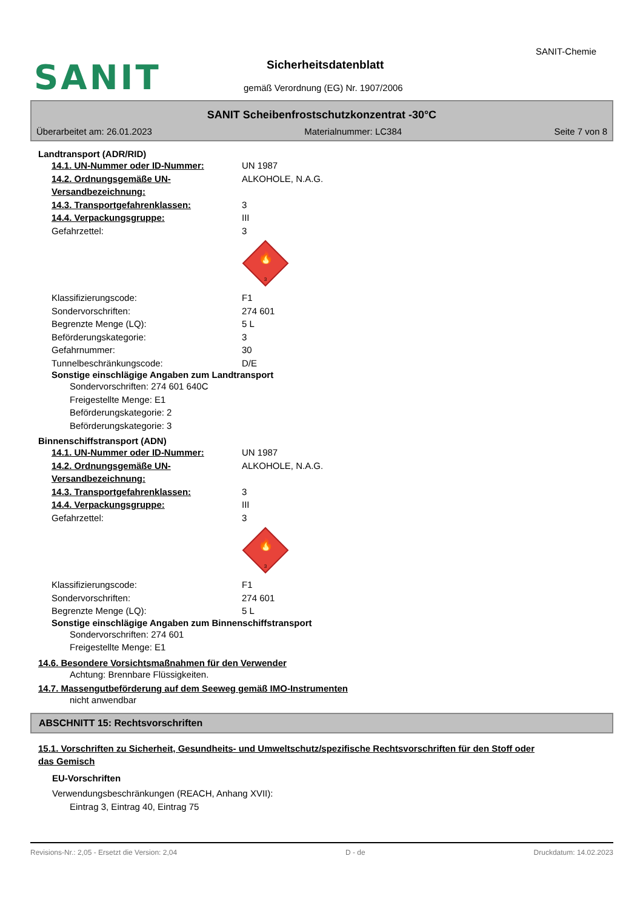SANIT
SANIT-Chemie
Sicherheitsdatenblatt
gemäß Verordnung (EG) Nr. 1907/2006
SANIT Scheibenfrostschutzkonzentrat -30°C
Überarbeitet am: 26.01.2023 Materialnummer: LC384 Seite 7 von 8
Landtransport (ADR/RID)
14.1. UN-Nummer oder ID-Nummer: UN 1987
14.2. Ordnungsgemäße UN-Versandbezeichnung: ALKOHOLE, N.A.G.
14.3. Transportgefahrenklassen: 3
14.4. Verpackungsgruppe: III
Gefahrzettel: 3
🔥
3
Klassifizierungscode: F1
Sondervorschriften: 274 601
Begrenzte Menge (LQ): 5 L
Beförderungskategorie: 3
Gefahrnummer: 30
Tunnelbeschränkungscode: D/E
Sonstige einschlägige Angaben zum Landtransport
Sondervorschriften: 274 601 640C
Freigestellte Menge: E1
Beförderungskategorie: 2
Beförderungskategorie: 3
Binnenschiffstransport (ADN)
14.1. UN-Nummer oder ID-Nummer: UN 1987
14.2. Ordnungsgemäße UN-Versandbezeichnung: ALKOHOLE, N.A.G.
14.3. Transportgefahrenklassen: 3
14.4. Verpackungsgruppe: III
Gefahrzettel: 3
🔥
3
Klassifizierungscode: F1
Sondervorschriften: 274 601
Begrenzte Menge (LQ): 5 L
Sonstige einschlägige Angaben zum Binnenschiffstransport
Sondervorschriften: 274 601
Freigestellte Menge: E1
14.6. Besondere Vorsichtsmaßnahmen für den Verwender
Achtung: Brennbare Flüssigkeiten.
14.7. Massengutbeförderung auf dem Seeweg gemäß IMO-Instrumenten
nicht anwendbar
ABSCHNITT 15: Rechtsvorschriften
15.1. Vorschriften zu Sicherheit, Gesundheits- und Umweltschutz/spezifische Rechtsvorschriften für den Stoff oder das Gemisch
EU-Vorschriften
Verwendungsbeschränkungen (REACH, Anhang XVII):
Eintrag 3, Eintrag 40, Eintrag 75
Revisions-Nr.: 2,05 - Ersetzt die Version: 2,04 D - de Druckdatum: 14.02.2023